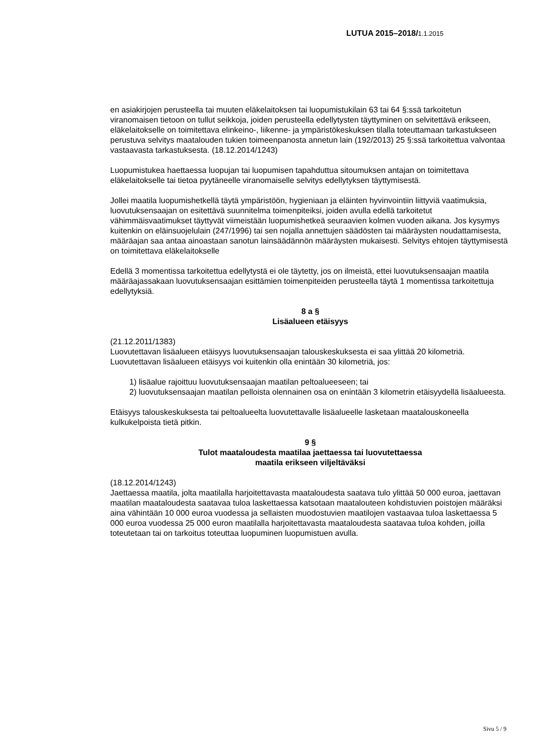LUTUA 2015–2018/1.1.2015
en asiakirjojen perusteella tai muuten eläkelaitoksen tai luopumistukilain 63 tai 64 §:ssä tarkoitetun viranomaisen tietoon on tullut seikkoja, joiden perusteella edellytysten täyttyminen on selvitettävä erikseen, eläkelaitokselle on toimitettava elinkeino-, liikenne- ja ympäristökeskuksen tilalla toteuttamaan tarkastukseen perustuva selvitys maatalouden tukien toimeenpanosta annetun lain (192/2013) 25 §:ssä tarkoitettua valvontaa vastaavasta tarkastuksesta. (18.12.2014/1243)
Luopumistukea haettaessa luopujan tai luopumisen tapahduttua sitoumuksen antajan on toimitettava eläkelaitokselle tai tietoa pyytäneelle viranomaiselle selvitys edellytyksen täyttymisestä.
Jollei maatila luopumishetkellä täytä ympäristöön, hygieniaan ja eläinten hyvinvointiin liittyviä vaatimuksia, luovutuksensaajan on esitettävä suunnitelma toimenpiteiksi, joiden avulla edellä tarkoitetut vähimmäisvaatimukset täyttyvät viimeistään luopumishetkeä seuraavien kolmen vuoden aikana. Jos kysymys kuitenkin on eläinsuojelulain (247/1996) tai sen nojalla annettujen säädösten tai määräysten noudattamisesta, määräajan saa antaa ainoastaan sanotun lainsäädännön määräysten mukaisesti. Selvitys ehtojen täyttymisestä on toimitettava eläkelaitokselle
Edellä 3 momentissa tarkoitettua edellytystä ei ole täytetty, jos on ilmeistä, ettei luovutuksensaajan maatila määräajassakaan luovutuksensaajan esittämien toimenpiteiden perusteella täytä 1 momentissa tarkoitettuja edellytyksiä.
8 a §
Lisäalueen etäisyys
(21.12.2011/1383)
Luovutettavan lisäalueen etäisyys luovutuksensaajan talouskeskuksesta ei saa ylittää 20 kilometriä. Luovutettavan lisäalueen etäisyys voi kuitenkin olla enintään 30 kilometriä, jos:
1) lisäalue rajoittuu luovutuksensaajan maatilan peltoalueeseen; tai
2) luovutuksensaajan maatilan pelloista olennainen osa on enintään 3 kilometrin etäisyydellä lisäalueesta.
Etäisyys talouskeskuksesta tai peltoalueelta luovutettavalle lisäalueelle lasketaan maatalouskoneella kulkukelpoista tietä pitkin.
9 §
Tulot maataloudesta maatilaa jaettaessa tai luovutettaessa
maatila erikseen viljeltäväksi
(18.12.2014/1243)
Jaettaessa maatila, jolta maatilalla harjoitettavasta maataloudesta saatava tulo ylittää 50 000 euroa, jaettavan maatilan maataloudesta saatavaa tuloa laskettaessa katsotaan maatalouteen kohdistuvien poistojen määräksi aina vähintään 10 000 euroa vuodessa ja sellaisten muodostuvien maatilojen vastaavaa tuloa laskettaessa 5 000 euroa vuodessa 25 000 euron maatilalla harjoitettavasta maataloudesta saatavaa tuloa kohden, joilla toteutetaan tai on tarkoitus toteuttaa luopuminen luopumistuen avulla.
Sivu 5 / 9